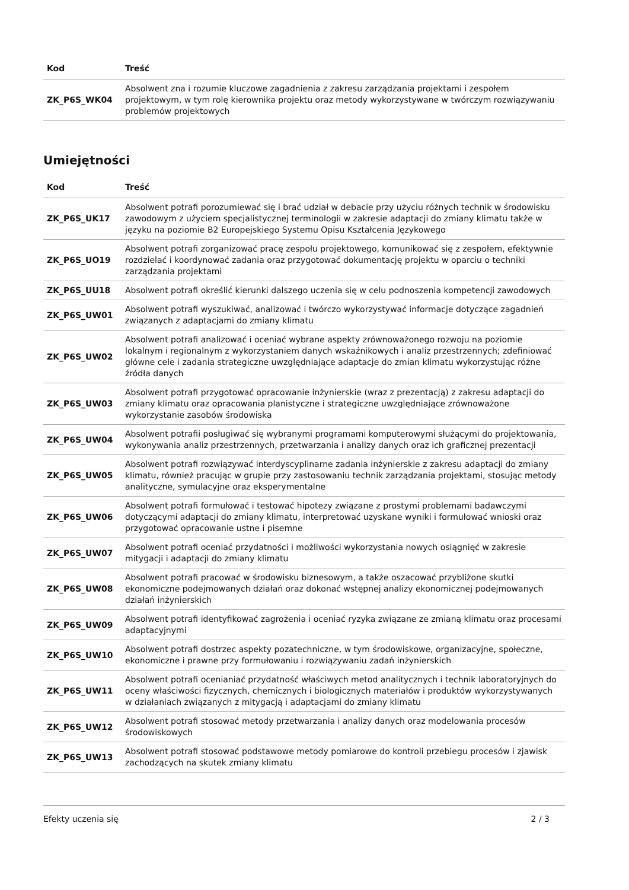| Kod | Treść |
| --- | --- |
| ZK_P6S_WK04 | Absolwent zna i rozumie kluczowe zagadnienia z zakresu zarządzania projektami i zespołem projektowym, w tym rolę kierownika projektu oraz metody wykorzystywane w twórczym rozwiązywaniu problemów projektowych |
Umiejętności
| Kod | Treść |
| --- | --- |
| ZK_P6S_UK17 | Absolwent potrafi porozumiewać się i brać udział w debacie przy użyciu różnych technik w środowisku zawodowym z użyciem specjalistycznej terminologii w zakresie adaptacji do zmiany klimatu także w języku na poziomie B2 Europejskiego Systemu Opisu Kształcenia Językowego |
| ZK_P6S_UO19 | Absolwent potrafi zorganizować pracę zespołu projektowego, komunikować się z zespołem, efektywnie rozdzielać i koordynować zadania oraz przygotować dokumentację projektu w oparciu o techniki zarządzania projektami |
| ZK_P6S_UU18 | Absolwent potrafi określić kierunki dalszego uczenia się w celu podnoszenia kompetencji zawodowych |
| ZK_P6S_UW01 | Absolwent potrafi wyszukiwać, analizować i twórczo wykorzystywać informacje dotyczące zagadnień związanych z adaptacjami do zmiany klimatu |
| ZK_P6S_UW02 | Absolwent potrafi analizować i oceniać wybrane aspekty zrównoważonego rozwoju na poziomie lokalnym i regionalnym z wykorzystaniem danych wskaźnikowych i analiz przestrzennych; zdefiniować główne cele i zadania strategiczne uwzględniające adaptacje do zmian klimatu wykorzystując różne źródła danych |
| ZK_P6S_UW03 | Absolwent potrafi przygotować opracowanie inżynierskie (wraz z prezentacją) z zakresu adaptacji do zmiany klimatu oraz opracowania planistyczne i strategiczne uwzględniające zrównoważone wykorzystanie zasobów środowiska |
| ZK_P6S_UW04 | Absolwent potrafii posługiwać się wybranymi programami komputerowymi służącymi do projektowania, wykonywania analiz przestrzennych, przetwarzania i analizy danych oraz ich graficznej prezentacji |
| ZK_P6S_UW05 | Absolwent potrafi rozwiązywać interdyscyplinarne zadania inżynierskie z zakresu adaptacji do zmiany klimatu, również pracując w grupie przy zastosowaniu technik zarządzania projektami, stosując metody analityczne, symulacyjne oraz eksperymentalne |
| ZK_P6S_UW06 | Absolwent potrafi formułować i testować hipotezy związane z prostymi problemami badawczymi dotyczącymi adaptacji do zmiany klimatu, interpretować uzyskane wyniki i formułować wnioski oraz przygotować opracowanie ustne i pisemne |
| ZK_P6S_UW07 | Absolwent potrafi oceniać przydatności i możliwości wykorzystania nowych osiągnięć w zakresie mitygacji i adaptacji do zmiany klimatu |
| ZK_P6S_UW08 | Absolwent potrafi pracować w środowisku biznesowym, a także oszacować przybliżone skutki ekonomiczne podejmowanych działań oraz dokonać wstępnej analizy ekonomicznej podejmowanych działań inżynierskich |
| ZK_P6S_UW09 | Absolwent potrafi identyfikować zagrożenia i oceniać ryzyka związane ze zmianą klimatu oraz procesami adaptacyjnymi |
| ZK_P6S_UW10 | Absolwent potrafi dostrzec aspekty pozatechniczne, w tym środowiskowe, organizacyjne, społeczne, ekonomiczne i prawne przy formułowaniu i rozwiązywaniu zadań inżynierskich |
| ZK_P6S_UW11 | Absolwent potrafi ocenianiać przydatność właściwych metod analitycznych i technik laboratoryjnych do oceny właściwości fizycznych, chemicznych i biologicznych materiałów i produktów wykorzystywanych w działaniach związanych z mitygacją i adaptacjami do zmiany klimatu |
| ZK_P6S_UW12 | Absolwent potrafi stosować metody przetwarzania i analizy danych oraz modelowania procesów środowiskowych |
| ZK_P6S_UW13 | Absolwent potrafi stosować podstawowe metody pomiarowe do kontroli przebiegu procesów i zjawisk zachodzących na skutek zmiany klimatu |
Efekty uczenia się 2 / 3